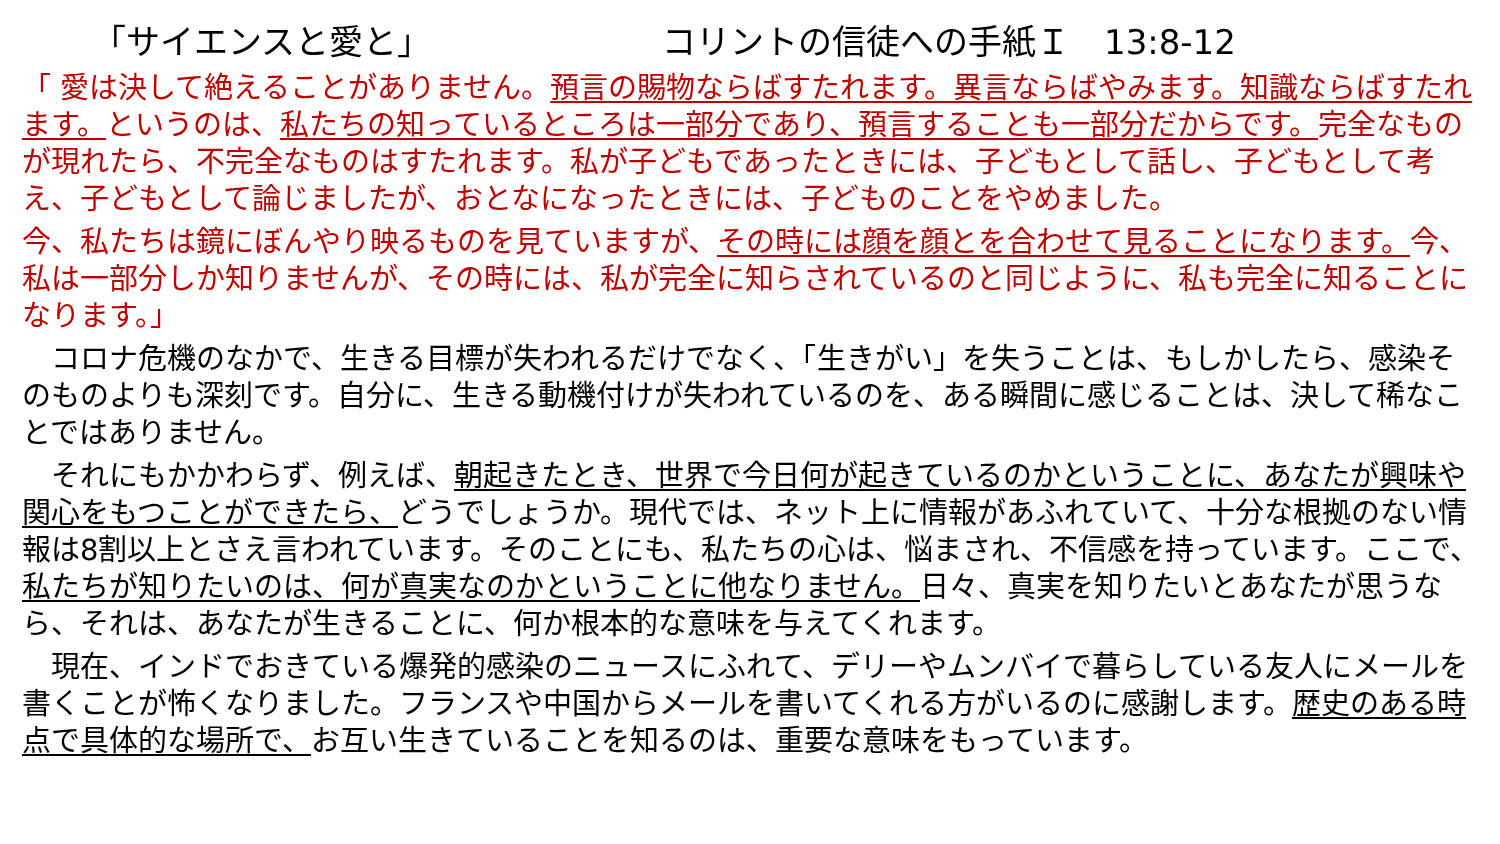「サイエンスと愛と」 コリントの信徒への手紙Ｉ　13:8-12
「 愛は決して絶えることがありません。預言の賜物ならばすたれます。異言ならばやみます。知識ならばすたれます。というのは、私たちの知っているところは一部分であり、預言することも一部分だからです。完全なものが現れたら、不完全なものはすたれます。私が子どもであったときには、子どもとして話し、子どもとして考え、子どもとして論じましたが、おとなになったときには、子どものことをやめました。
今、私たちは鏡にぼんやり映るものを見ていますが、その時には顔を顔とを合わせて見ることになります。今、私は一部分しか知りませんが、その時には、私が完全に知らされているのと同じように、私も完全に知ることになります。」
　コロナ危機のなかで、生きる目標が失われるだけでなく、「生きがい」を失うことは、もしかしたら、感染そのものよりも深刻です。自分に、生きる動機付けが失われているのを、ある瞬間に感じることは、決して稀なことではありません。
　それにもかかわらず、例えば、朝起きたとき、世界で今日何が起きているのかということに、あなたが興味や関心をもつことができたら、どうでしょうか。現代では、ネット上に情報があふれていて、十分な根拠のない情報は8割以上とさえ言われています。そのことにも、私たちの心は、悩まされ、不信感を持っています。ここで、私たちが知りたいのは、何が真実なのかということに他なりません。日々、真実を知りたいとあなたが思うなら、それは、あなたが生きることに、何か根本的な意味を与えてくれます。
　現在、インドでおきている爆発的感染のニュースにふれて、デリーやムンバイで暮らしている友人にメールを書くことが怖くなりました。フランスや中国からメールを書いてくれる方がいるのに感謝します。歴史のある時点で具体的な場所で、お互い生きていることを知るのは、重要な意味をもっています。